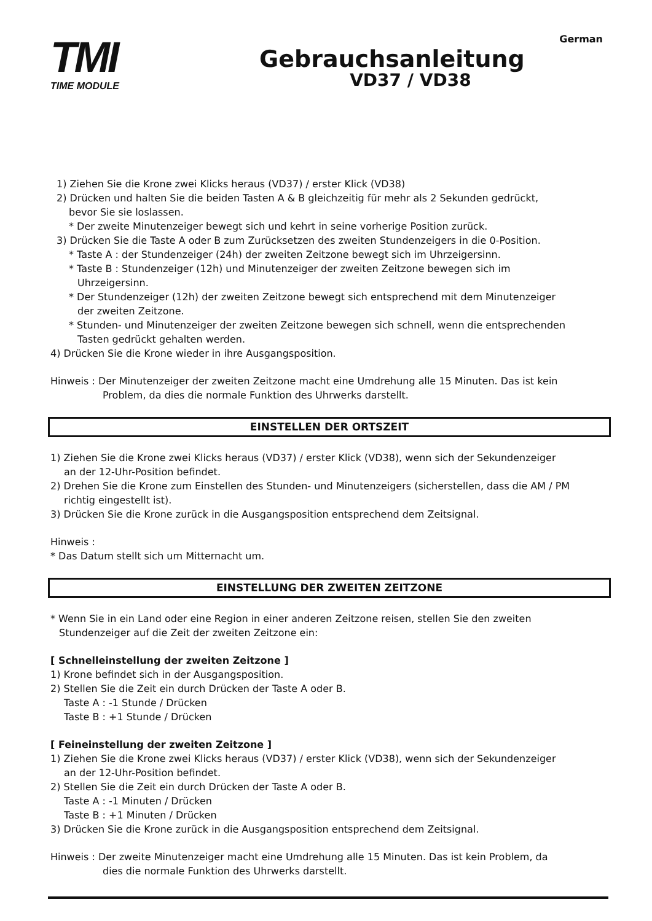German
TMI
TIME MODULE
Gebrauchsanleitung
VD37 / VD38
1) Ziehen Sie die Krone zwei Klicks heraus (VD37) / erster Klick (VD38)
2) Drücken und halten Sie die beiden Tasten A & B gleichzeitig für mehr als 2 Sekunden gedrückt,
bevor Sie sie loslassen.
* Der zweite Minutenzeiger bewegt sich und kehrt in seine vorherige Position zurück.
3) Drücken Sie die Taste A oder B zum Zurücksetzen des zweiten Stundenzeigers in die 0-Position.
* Taste A : der Stundenzeiger (24h) der zweiten Zeitzone bewegt sich im Uhrzeigersinn.
* Taste B : Stundenzeiger (12h) und Minutenzeiger der zweiten Zeitzone bewegen sich im
Uhrzeigersinn.
* Der Stundenzeiger (12h) der zweiten Zeitzone bewegt sich entsprechend mit dem Minutenzeiger
der zweiten Zeitzone.
* Stunden- und Minutenzeiger der zweiten Zeitzone bewegen sich schnell, wenn die entsprechenden
Tasten gedrückt gehalten werden.
4) Drücken Sie die Krone wieder in ihre Ausgangsposition.
Hinweis : Der Minutenzeiger der zweiten Zeitzone macht eine Umdrehung alle 15 Minuten. Das ist kein
Problem, da dies die normale Funktion des Uhrwerks darstellt.
EINSTELLEN DER ORTSZEIT
1) Ziehen Sie die Krone zwei Klicks heraus (VD37) / erster Klick (VD38), wenn sich der Sekundenzeiger
an der 12-Uhr-Position befindet.
2) Drehen Sie die Krone zum Einstellen des Stunden- und Minutenzeigers (sicherstellen, dass die AM / PM
richtig eingestellt ist).
3) Drücken Sie die Krone zurück in die Ausgangsposition entsprechend dem Zeitsignal.
Hinweis :
* Das Datum stellt sich um Mitternacht um.
EINSTELLUNG DER ZWEITEN ZEITZONE
* Wenn Sie in ein Land oder eine Region in einer anderen Zeitzone reisen, stellen Sie den zweiten
Stundenzeiger auf die Zeit der zweiten Zeitzone ein:
[ Schnelleinstellung der zweiten Zeitzone ]
1) Krone befindet sich in der Ausgangsposition.
2) Stellen Sie die Zeit ein durch Drücken der Taste A oder B.
Taste A : -1 Stunde / Drücken
Taste B : +1 Stunde / Drücken
[ Feineinstellung der zweiten Zeitzone ]
1) Ziehen Sie die Krone zwei Klicks heraus (VD37) / erster Klick (VD38), wenn sich der Sekundenzeiger
an der 12-Uhr-Position befindet.
2) Stellen Sie die Zeit ein durch Drücken der Taste A oder B.
Taste A : -1 Minuten / Drücken
Taste B : +1 Minuten / Drücken
3) Drücken Sie die Krone zurück in die Ausgangsposition entsprechend dem Zeitsignal.
Hinweis : Der zweite Minutenzeiger macht eine Umdrehung alle 15 Minuten. Das ist kein Problem, da
dies die normale Funktion des Uhrwerks darstellt.